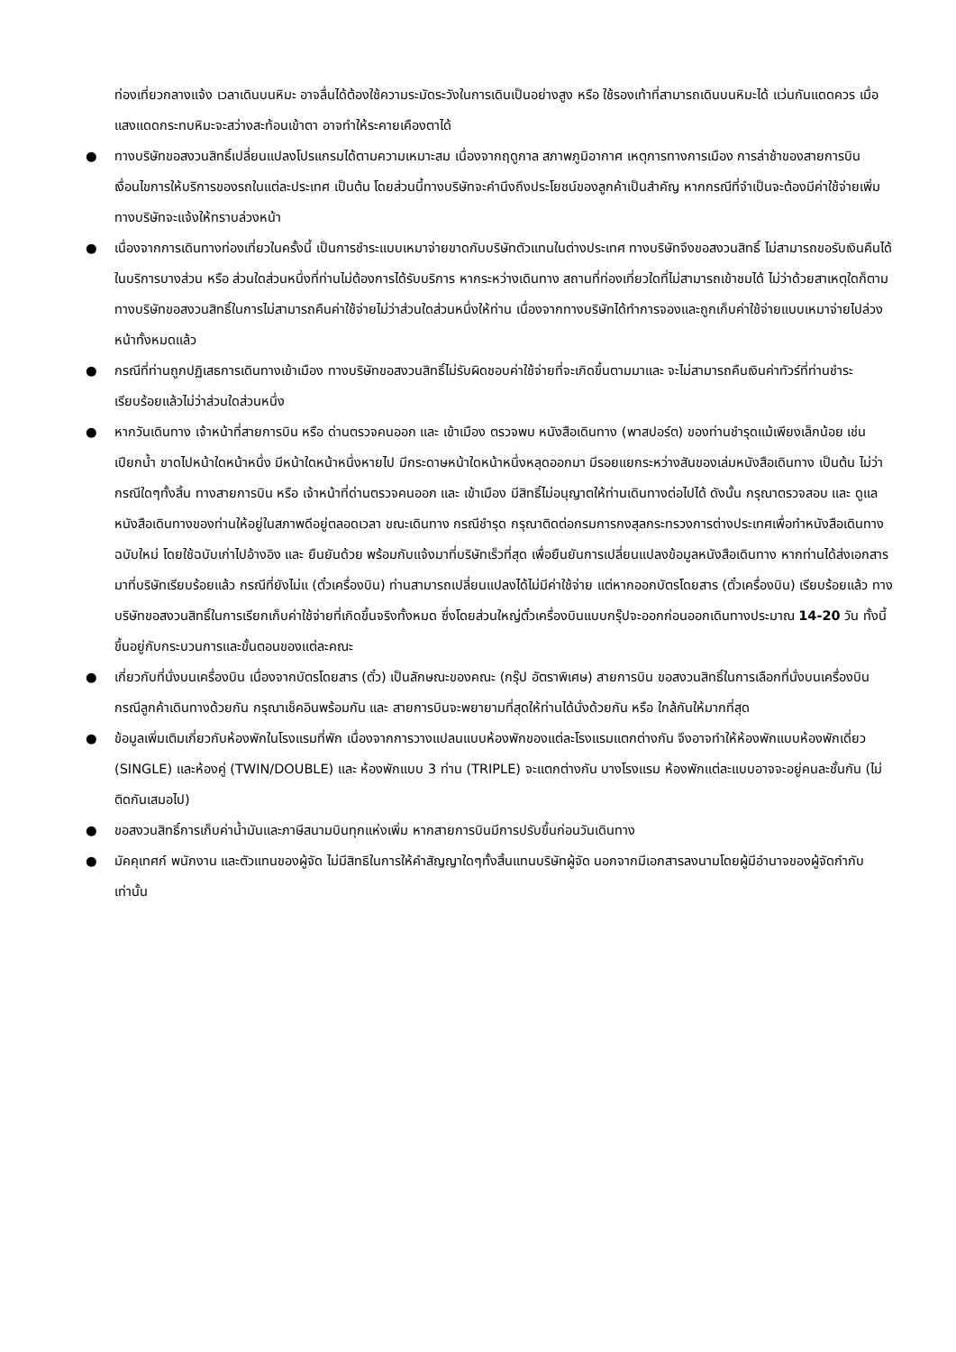ท่องเที่ยวกลางแจ้ง เวลาเดินบนหิมะ อาจลื่นได้ต้องใช้ความระมัดระวังในการเดินเป็นอย่างสูง หรือ ใช้รองเท้าที่สามารถเดินบนหิมะได้ แว่นกันแดดควร เมื่อแสงแดดกระทบหิมะจะสว่างสะท้อนเข้าตา อาจทำให้ระคายเคืองตาได้
● ทางบริษัทขอสงวนสิทธิ์เปลี่ยนแปลงโปรแกรมได้ตามความเหมาะสม เนื่องจากฤดูกาล สภาพภูมิอากาศ เหตุการทางการเมือง การล่าช้าของสายการบิน เงื่อนไขการให้บริการของรถในแต่ละประเทศ เป็นต้น โดยส่วนนี้ทางบริษัทจะคำนึงถึงประโยชน์ของลูกค้าเป็นสำคัญ หากกรณีที่จำเป็นจะต้องมีค่าใช้จ่ายเพิ่ม ทางบริษัทจะแจ้งให้ทราบล่วงหน้า
● เนื่องจากการเดินทางท่องเที่ยวในครั้งนี้ เป็นการชำระแบบเหมาจ่ายขาดกับบริษัทตัวแทนในต่างประเทศ ทางบริษัทจึงขอสงวนสิทธิ์ ไม่สามารถขอรับเงินคืนได้ในบริการบางส่วน หรือ ส่วนใดส่วนหนึ่งที่ท่านไม่ต้องการได้รับบริการ หากระหว่างเดินทาง สถานที่ท่องเที่ยวใดที่ไม่สามารถเข้าชมได้ ไม่ว่าด้วยสาเหตุใดก็ตาม ทางบริษัทขอสงวนสิทธิ์ในการไม่สามารถคืนค่าใช้จ่ายไม่ว่าส่วนใดส่วนหนึ่งให้ท่าน เนื่องจากทางบริษัทได้ทำการจองและถูกเก็บค่าใช้จ่ายแบบเหมาจ่ายไปล่วงหน้าทั้งหมดแล้ว
● กรณีที่ท่านถูกปฏิเสธการเดินทางเข้าเมือง ทางบริษัทขอสงวนสิทธิ์ไม่รับผิดชอบค่าใช้จ่ายที่จะเกิดขึ้นตามมาและ จะไม่สามารถคืนเงินค่าทัวร์ที่ท่านชำระเรียบร้อยแล้วไม่ว่าส่วนใดส่วนหนึ่ง
● หากวันเดินทาง เจ้าหน้าที่สายการบิน หรือ ด่านตรวจคนออก และ เข้าเมือง ตรวจพบ หนังสือเดินทาง (พาสปอร์ต) ของท่านชำรุดแม้เพียงเล็กน้อย เช่น เปียกน้ำ ขาดไปหน้าใดหน้าหนึ่ง มีหน้าใดหน้าหนึ่งหายไป มีกระดาษหน้าใดหน้าหนึ่งหลุดออกมา มีรอยแยกระหว่างสันของเล่มหนังสือเดินทาง เป็นต้น ไม่ว่ากรณีใดๆทั้งสิ้น ทางสายการบิน หรือ เจ้าหน้าที่ด่านตรวจคนออก และ เข้าเมือง มีสิทธิ์ไม่อนุญาตให้ท่านเดินทางต่อไปได้ ดังนั้น กรุณาตรวจสอบ และ ดูแล หนังสือเดินทางของท่านให้อยู่ในสภาพดีอยู่ตลอดเวลา ขณะเดินทาง กรณีชำรุด กรุณาติดต่อกรมการกงสุลกระทรวงการต่างประเทศเพื่อทำหนังสือเดินทางฉบับใหม่ โดยใช้ฉบับเก่าไปอ้างอิง และ ยืนยันด้วย พร้อมกับแจ้งมาที่บริษัทเร็วที่สุด เพื่อยืนยันการเปลี่ยนแปลงข้อมูลหนังสือเดินทาง หากท่านได้ส่งเอกสารมาที่บริษัทเรียบร้อยแล้ว กรณีที่ยังไม่แ (ตั๋วเครื่องบิน) ท่านสามารถเปลี่ยนแปลงได้ไม่มีค่าใช้จ่าย แต่หากออกบัตรโดยสาร (ตั๋วเครื่องบิน) เรียบร้อยแล้ว ทางบริษัทขอสงวนสิทธิ์ในการเรียกเก็บค่าใช้จ่ายที่เกิดขึ้นจริงทั้งหมด ซึ่งโดยส่วนใหญ่ตั๋วเครื่องบินแบบกรุ๊ปจะออกก่อนออกเดินทางประมาณ 14-20 วัน ทั้งนี้ขึ้นอยู่กับกระบวนการและขั้นตอนของแต่ละคณะ
● เกี่ยวกับที่นั่งบนเครื่องบิน เนื่องจากบัตรโดยสาร (ตั๋ว) เป็นลักษณะของคณะ (กรุ๊ป อัตราพิเศษ) สายการบิน ขอสงวนสิทธิ์ในการเลือกที่นั่งบนเครื่องบิน กรณีลูกค้าเดินทางด้วยกัน กรุณาเช็คอินพร้อมกัน และ สายการบินจะพยายามที่สุดให้ท่านได้นั่งด้วยกัน หรือ ใกล้กันให้มากที่สุด
● ข้อมูลเพิ่มเติมเกี่ยวกับห้องพักในโรงแรมที่พัก เนื่องจากการวางแปลนแบบห้องพักของแต่ละโรงแรมแตกต่างกัน จึงอาจทำให้ห้องพักแบบห้องพักเดี่ยว (SINGLE) และห้องคู่ (TWIN/DOUBLE) และ ห้องพักแบบ 3 ท่าน (TRIPLE) จะแตกต่างกัน บางโรงแรม ห้องพักแต่ละแบบอาจจะอยู่คนละชั้นกัน (ไม่ติดกันเสมอไป)
● ขอสงวนสิทธิ์การเก็บค่าน้ำมันและภาษีสนามบินทุกแห่งเพิ่ม หากสายการบินมีการปรับขึ้นก่อนวันเดินทาง
● มัคคุเทศก์ พนักงาน และตัวแทนของผู้จัด ไม่มีสิทธิในการให้คำสัญญาใดๆทั้งสิ้นแทนบริษัทผู้จัด นอกจากมีเอกสารลงนามโดยผู้มีอำนาจของผู้จัดกำกับเท่านั้น